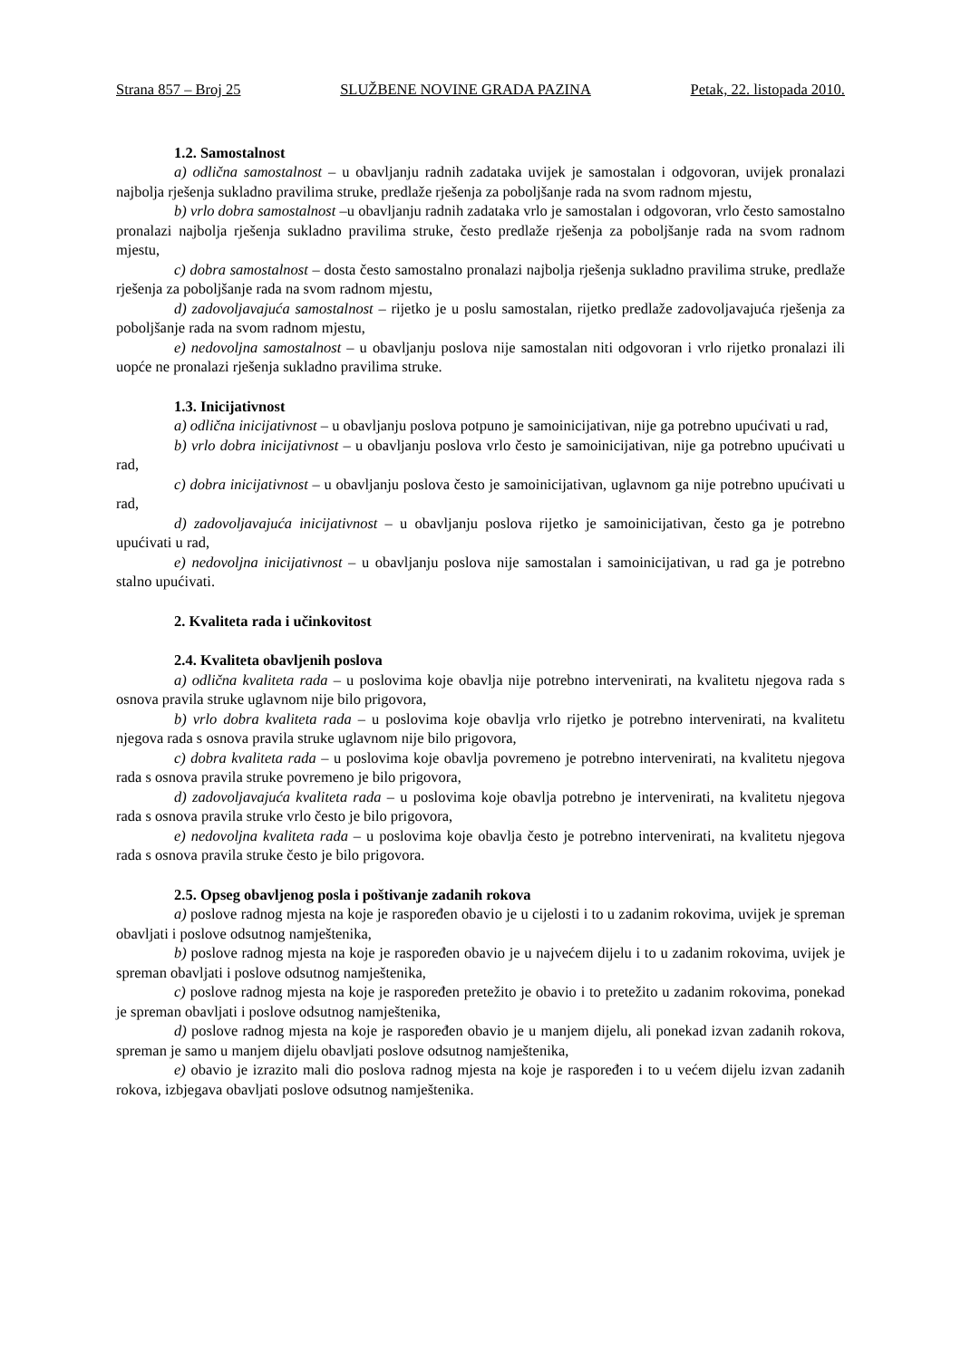Strana 857 – Broj 25 SLUŽBENE NOVINE GRADA PAZINA Petak, 22. listopada 2010.
1.2. Samostalnost
a) odlična samostalnost – u obavljanju radnih zadataka uvijek je samostalan i odgovoran, uvijek pronalazi najbolja rješenja sukladno pravilima struke, predlaže rješenja za poboljšanje rada na svom radnom mjestu,
b) vrlo dobra samostalnost –u obavljanju radnih zadataka vrlo je samostalan i odgovoran, vrlo često samostalno pronalazi najbolja rješenja sukladno pravilima struke, često predlaže rješenja za poboljšanje rada na svom radnom mjestu,
c) dobra samostalnost – dosta često samostalno pronalazi najbolja rješenja sukladno pravilima struke, predlaže rješenja za poboljšanje rada na svom radnom mjestu,
d) zadovoljavajuća samostalnost – rijetko je u poslu samostalan, rijetko predlaže zadovoljavajuća rješenja za poboljšanje rada na svom radnom mjestu,
e) nedovoljna samostalnost – u obavljanju poslova nije samostalan niti odgovoran i vrlo rijetko pronalazi ili uopće ne pronalazi rješenja sukladno pravilima struke.
1.3. Inicijativnost
a) odlična inicijativnost – u obavljanju poslova potpuno je samoinicijativan, nije ga potrebno upućivati u rad,
b) vrlo dobra inicijativnost – u obavljanju poslova vrlo često je samoinicijativan, nije ga potrebno upućivati u rad,
c) dobra inicijativnost – u obavljanju poslova često je samoinicijativan, uglavnom ga nije potrebno upućivati u rad,
d) zadovoljavajuća inicijativnost – u obavljanju poslova rijetko je samoinicijativan, često ga je potrebno upućivati u rad,
e) nedovoljna inicijativnost – u obavljanju poslova nije samostalan i samoinicijativan, u rad ga je potrebno stalno upućivati.
2. Kvaliteta rada i učinkovitost
2.4. Kvaliteta obavljenih poslova
a) odlična kvaliteta rada – u poslovima koje obavlja nije potrebno intervenirati, na kvalitetu njegova rada s osnova pravila struke uglavnom nije bilo prigovora,
b) vrlo dobra kvaliteta rada – u poslovima koje obavlja vrlo rijetko je potrebno intervenirati, na kvalitetu njegova rada s osnova pravila struke uglavnom nije bilo prigovora,
c) dobra kvaliteta rada – u poslovima koje obavlja povremeno je potrebno intervenirati, na kvalitetu njegova rada s osnova pravila struke povremeno je bilo prigovora,
d) zadovoljavajuća kvaliteta rada – u poslovima koje obavlja potrebno je intervenirati, na kvalitetu njegova rada s osnova pravila struke vrlo često je bilo prigovora,
e) nedovoljna kvaliteta rada – u poslovima koje obavlja često je potrebno intervenirati, na kvalitetu njegova rada s osnova pravila struke često je bilo prigovora.
2.5. Opseg obavljenog posla i poštivanje zadanih rokova
a) poslove radnog mjesta na koje je raspoređen obavio je u cijelosti i to u zadanim rokovima, uvijek je spreman obavljati i poslove odsutnog namještenika,
b) poslove radnog mjesta na koje je raspoređen obavio je u najvećem dijelu i to u zadanim rokovima, uvijek je spreman obavljati i poslove odsutnog namještenika,
c) poslove radnog mjesta na koje je raspoređen pretežito je obavio i to pretežito u zadanim rokovima, ponekad je spreman obavljati i poslove odsutnog namještenika,
d) poslove radnog mjesta na koje je raspoređen obavio je u manjem dijelu, ali ponekad izvan zadanih rokova, spreman je samo u manjem dijelu obavljati poslove odsutnog namještenika,
e) obavio je izrazito mali dio poslova radnog mjesta na koje je raspoređen i to u većem dijelu izvan zadanih rokova, izbjegava obavljati poslove odsutnog namještenika.